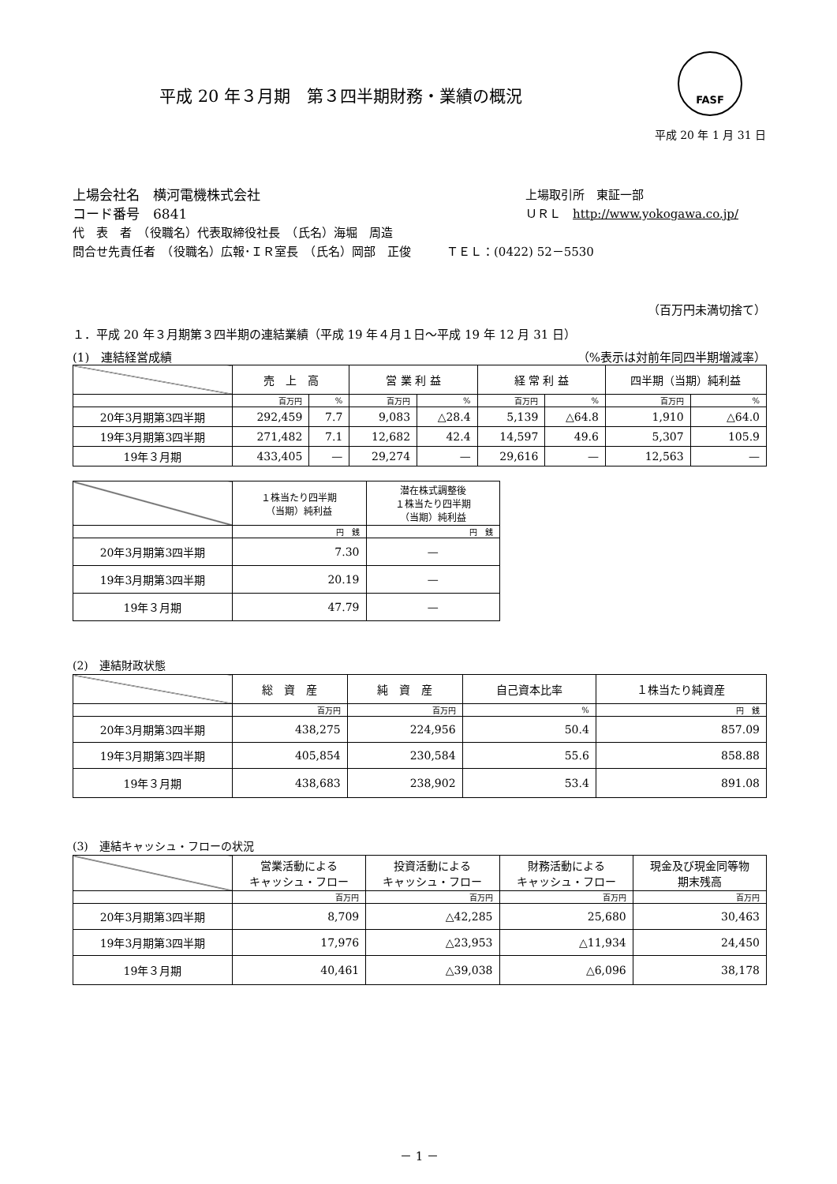平成 20 年３月期　第３四半期財務・業績の概況
FASF
平成 20 年 1 月 31 日
上場会社名　横河電機株式会社
コード番号　6841
上場取引所　東証一部
ＵＲＬ　http://www.yokogawa.co.jp/
代　表　者　（役職名）代表取締役社長　（氏名）海堀　周造
問合せ先責任者　（役職名）広報･ＩＲ室長　（氏名）岡部　正俊　　　ＴＥＬ：(0422) 52－5530
（百万円未満切捨て）
１．平成 20 年３月期第３四半期の連結業績（平成 19 年４月１日～平成 19 年 12 月 31 日）
(1)　連結経営成績 （%表示は対前年同四半期増減率）
| | 売 上 高 | | 営 業 利 益 | | 経 常 利 益 | | 四半期（当期）純利益 | |
| --- | --- | --- | --- | --- | --- | --- | --- | --- |
| | 百万円 | % | 百万円 | % | 百万円 | % | 百万円 | % |
| 20年3月期第3四半期 | 292,459 | 7.7 | 9,083 | △28.4 | 5,139 | △64.8 | 1,910 | △64.0 |
| 19年3月期第3四半期 | 271,482 | 7.1 | 12,682 | 42.4 | 14,597 | 49.6 | 5,307 | 105.9 |
| 19年３月期 | 433,405 | — | 29,274 | — | 29,616 | — | 12,563 | — |
| | １株当たり四半期 （当期）純利益 | 潜在株式調整後 １株当たり四半期 （当期）純利益 |
| --- | --- | --- |
| | 円 銭 | 円 銭 |
| 20年3月期第3四半期 | 7.30 | — |
| 19年3月期第3四半期 | 20.19 | — |
| 19年３月期 | 47.79 | — |
(2)　連結財政状態
| | 総 資 産 | 純 資 産 | 自己資本比率 | １株当たり純資産 |
| --- | --- | --- | --- | --- |
| | 百万円 | 百万円 | % | 円 銭 |
| 20年3月期第3四半期 | 438,275 | 224,956 | 50.4 | 857.09 |
| 19年3月期第3四半期 | 405,854 | 230,584 | 55.6 | 858.88 |
| 19年３月期 | 438,683 | 238,902 | 53.4 | 891.08 |
(3)　連結キャッシュ・フローの状況
| | 営業活動による キャッシュ・フロー | 投資活動による キャッシュ・フロー | 財務活動による キャッシュ・フロー | 現金及び現金同等物 期末残高 |
| --- | --- | --- | --- | --- |
| | 百万円 | 百万円 | 百万円 | 百万円 |
| 20年3月期第3四半期 | 8,709 | △42,285 | 25,680 | 30,463 |
| 19年3月期第3四半期 | 17,976 | △23,953 | △11,934 | 24,450 |
| 19年３月期 | 40,461 | △39,038 | △6,096 | 38,178 |
－ 1 －